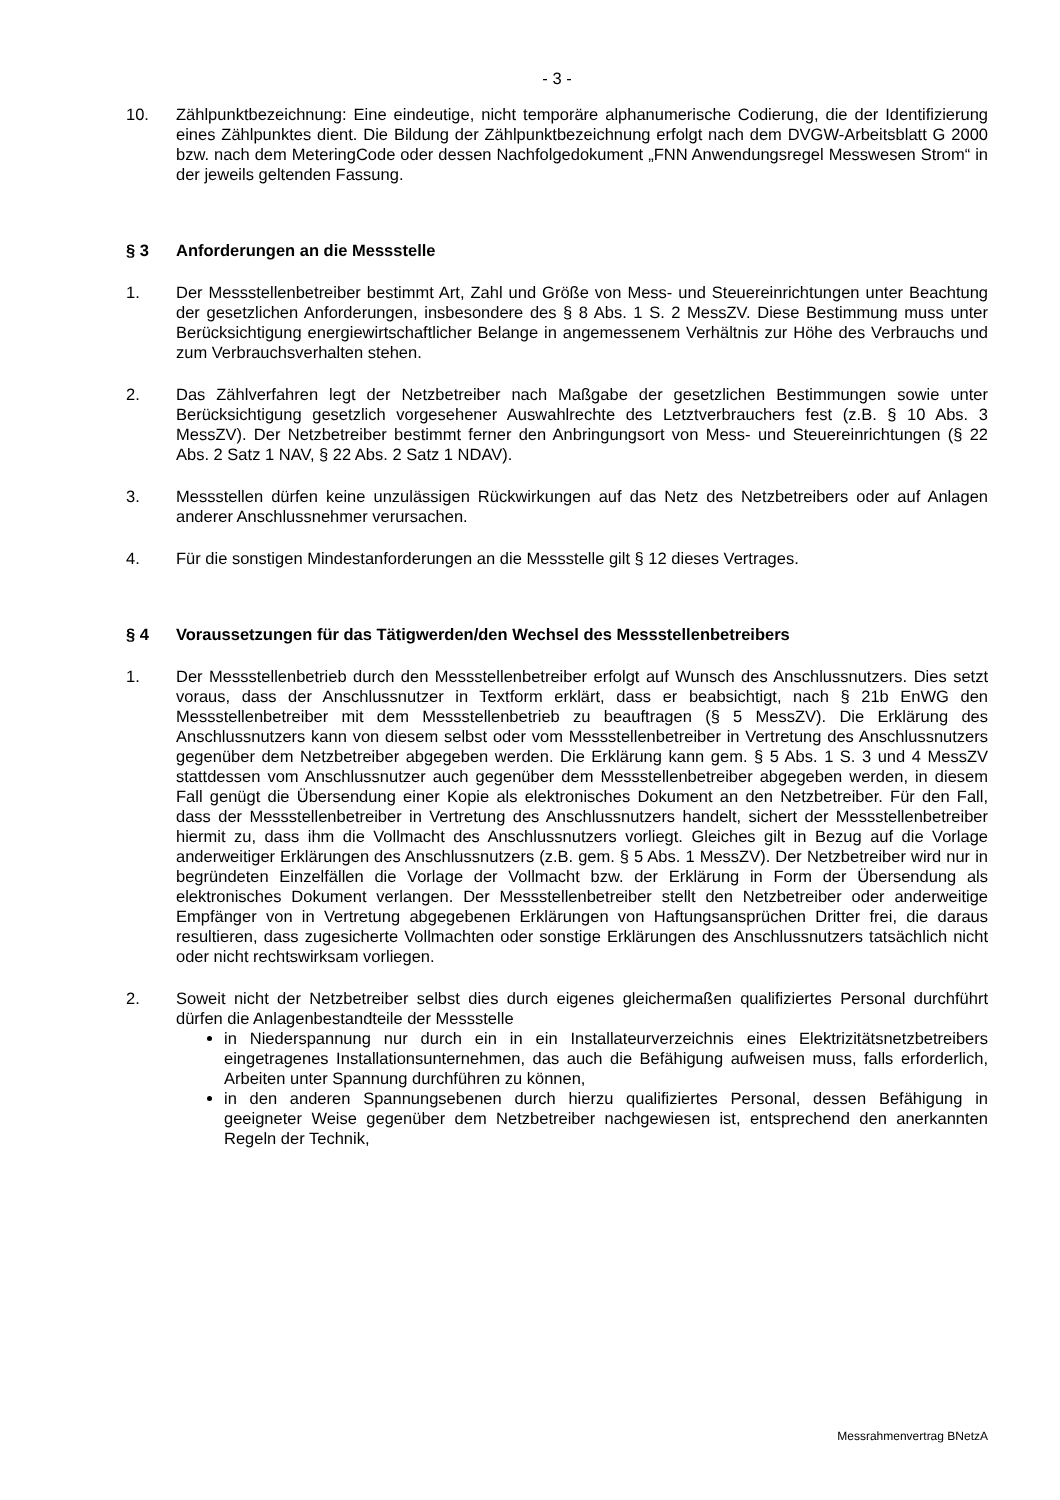- 3 -
10. Zählpunktbezeichnung: Eine eindeutige, nicht temporäre alphanumerische Codierung, die der Identifizierung eines Zählpunktes dient. Die Bildung der Zählpunktbezeichnung erfolgt nach dem DVGW-Arbeitsblatt G 2000 bzw. nach dem MeteringCode oder dessen Nachfolgedokument „FNN Anwendungsregel Messwesen Strom“ in der jeweils geltenden Fassung.
§ 3 Anforderungen an die Messstelle
1. Der Messstellenbetreiber bestimmt Art, Zahl und Größe von Mess- und Steuereinrichtungen unter Beachtung der gesetzlichen Anforderungen, insbesondere des § 8 Abs. 1 S. 2 MessZV. Diese Bestimmung muss unter Berücksichtigung energiewirtschaftlicher Belange in angemessenem Verhältnis zur Höhe des Verbrauchs und zum Verbrauchsverhalten stehen.
2. Das Zählverfahren legt der Netzbetreiber nach Maßgabe der gesetzlichen Bestimmungen sowie unter Berücksichtigung gesetzlich vorgesehener Auswahlrechte des Letztverbrauchers fest (z.B. § 10 Abs. 3 MessZV). Der Netzbetreiber bestimmt ferner den Anbringungsort von Mess- und Steuereinrichtungen (§ 22 Abs. 2 Satz 1 NAV, § 22 Abs. 2 Satz 1 NDAV).
3. Messstellen dürfen keine unzulässigen Rückwirkungen auf das Netz des Netzbetreibers oder auf Anlagen anderer Anschlussnehmer verursachen.
4. Für die sonstigen Mindestanforderungen an die Messstelle gilt § 12 dieses Vertrages.
§ 4 Voraussetzungen für das Tätigwerden/den Wechsel des Messstellenbetreibers
1. Der Messstellenbetrieb durch den Messstellenbetreiber erfolgt auf Wunsch des Anschlussnutzers. Dies setzt voraus, dass der Anschlussnutzer in Textform erklärt, dass er beabsichtigt, nach § 21b EnWG den Messstellenbetreiber mit dem Messstellenbetrieb zu beauftragen (§ 5 MessZV). Die Erklärung des Anschlussnutzers kann von diesem selbst oder vom Messstellenbetreiber in Vertretung des Anschlussnutzers gegenüber dem Netzbetreiber abgegeben werden. Die Erklärung kann gem. § 5 Abs. 1 S. 3 und 4 MessZV stattdessen vom Anschlussnutzer auch gegenüber dem Messstellenbetreiber abgegeben werden, in diesem Fall genügt die Übersendung einer Kopie als elektronisches Dokument an den Netzbetreiber. Für den Fall, dass der Messstellenbetreiber in Vertretung des Anschlussnutzers handelt, sichert der Messstellenbetreiber hiermit zu, dass ihm die Vollmacht des Anschlussnutzers vorliegt. Gleiches gilt in Bezug auf die Vorlage anderweitiger Erklärungen des Anschlussnutzers (z.B. gem. § 5 Abs. 1 MessZV). Der Netzbetreiber wird nur in begründeten Einzelfällen die Vorlage der Vollmacht bzw. der Erklärung in Form der Übersendung als elektronisches Dokument verlangen. Der Messstellenbetreiber stellt den Netzbetreiber oder anderweitige Empfänger von in Vertretung abgegebenen Erklärungen von Haftungsansprüchen Dritter frei, die daraus resultieren, dass zugesicherte Vollmachten oder sonstige Erklärungen des Anschlussnutzers tatsächlich nicht oder nicht rechtswirksam vorliegen.
2. Soweit nicht der Netzbetreiber selbst dies durch eigenes gleichermaßen qualifiziertes Personal durchführt dürfen die Anlagenbestandteile der Messstelle
in Niederspannung nur durch ein in ein Installateurverzeichnis eines Elektrizitätsnetzbetreibers eingetragenes Installationsunternehmen, das auch die Befähigung aufweisen muss, falls erforderlich, Arbeiten unter Spannung durchführen zu können,
in den anderen Spannungsebenen durch hierzu qualifiziertes Personal, dessen Befähigung in geeigneter Weise gegenüber dem Netzbetreiber nachgewiesen ist, entsprechend den anerkannten Regeln der Technik,
Messrahmenvertrag BNetzA